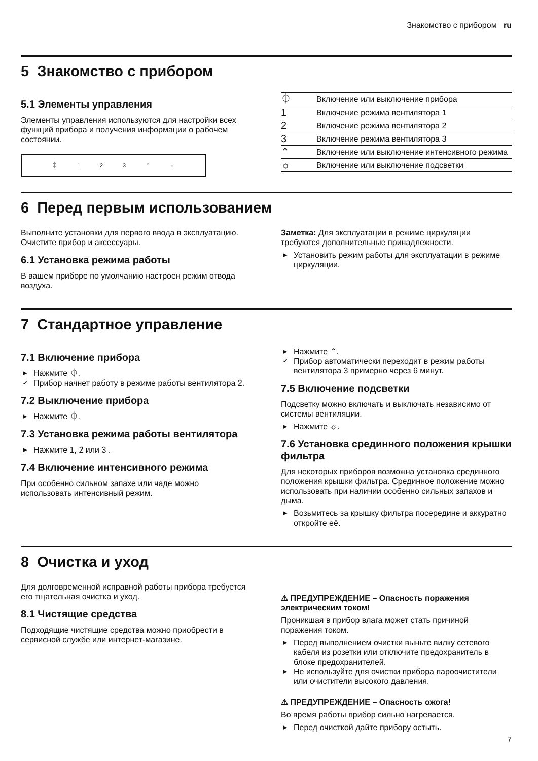Знакомство с прибором ru
5 Знакомство с прибором
5.1 Элементы управления
Элементы управления используются для настройки всех функций прибора и получения информации о рабочем состоянии.
⏀ 123 ⌃ ☼
| ⏀ | Включение или выключение прибора |
| 1 | Включение режима вентилятора 1 |
| 2 | Включение режима вентилятора 2 |
| 3 | Включение режима вентилятора 3 |
| ⌃ | Включение или выключение интенсивного режима |
| ☼ | Включение или выключение подсветки |
6 Перед первым использованием
Выполните установки для первого ввода в эксплуатацию. Очистите прибор и аксессуары.
6.1 Установка режима работы
В вашем приборе по умолчанию настроен режим отвода воздуха.
Заметка: Для эксплуатации в режиме циркуляции требуются дополнительные принадлежности.
▶ Установить режим работы для эксплуатации в режиме циркуляции.
7 Стандартное управление
7.1 Включение прибора
▶ Нажмите ⏀.
✔ Прибор начнет работу в режиме работы вентилятора 2.
7.2 Выключение прибора
▶ Нажмите ⏀.
7.3 Установка режима работы вентилятора
▶ Нажмите 1, 2 или 3 .
7.4 Включение интенсивного режима
При особенно сильном запахе или чаде можно использовать интенсивный режим.
▶ Нажмите ⌃.
✔ Прибор автоматически переходит в режим работы вентилятора 3 примерно через 6 минут.
7.5 Включение подсветки
Подсветку можно включать и выключать независимо от системы вентиляции.
▶ Нажмите ☼.
7.6 Установка срединного положения крышки фильтра
Для некоторых приборов возможна установка срединного положения крышки фильтра. Срединное положение можно использовать при наличии особенно сильных запахов и дыма.
▶ Возьмитесь за крышку фильтра посередине и аккуратно откройте её.
8 Очистка и уход
Для долговременной исправной работы прибора требуется его тщательная очистка и уход.
8.1 Чистящие средства
Подходящие чистящие средства можно приобрести в сервисной службе или интернет-магазине.
⚠ ПРЕДУПРЕЖДЕНИЕ – Опасность поражения электрическим током!
Проникшая в прибор влага может стать причиной поражения током.
▶ Перед выполнением очистки выньте вилку сетевого кабеля из розетки или отключите предохранитель в блоке предохранителей.
▶ Не используйте для очистки прибора пароочистители или очистители высокого давления.
⚠ ПРЕДУПРЕЖДЕНИЕ – Опасность ожога!
Во время работы прибор сильно нагревается.
▶ Перед очисткой дайте прибору остыть.
7